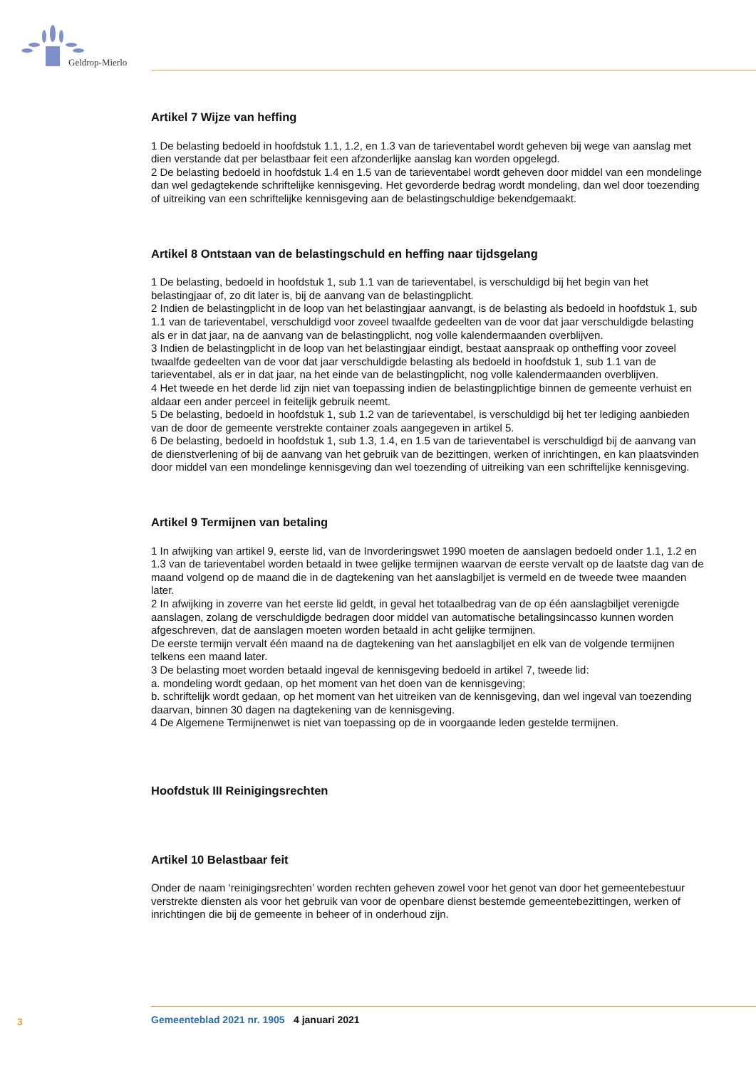Geldrop-Mierlo
Artikel 7 Wijze van heffing
1 De belasting bedoeld in hoofdstuk 1.1, 1.2, en 1.3 van de tarieventabel wordt geheven bij wege van aanslag met dien verstande dat per belastbaar feit een afzonderlijke aanslag kan worden opgelegd.
2 De belasting bedoeld in hoofdstuk 1.4 en 1.5 van de tarieventabel wordt geheven door middel van een mondelinge dan wel gedagtekende schriftelijke kennisgeving. Het gevorderde bedrag wordt mondeling, dan wel door toezending of uitreiking van een schriftelijke kennisgeving aan de belastingschuldige bekendgemaakt.
Artikel 8 Ontstaan van de belastingschuld en heffing naar tijdsgelang
1 De belasting, bedoeld in hoofdstuk 1, sub 1.1 van de tarieventabel, is verschuldigd bij het begin van het belastingjaar of, zo dit later is, bij de aanvang van de belastingplicht.
2 Indien de belastingplicht in de loop van het belastingjaar aanvangt, is de belasting als bedoeld in hoofdstuk 1, sub 1.1 van de tarieventabel, verschuldigd voor zoveel twaalfde gedeelten van de voor dat jaar verschuldigde belasting als er in dat jaar, na de aanvang van de belastingplicht, nog volle kalendermaanden overblijven.
3 Indien de belastingplicht in de loop van het belastingjaar eindigt, bestaat aanspraak op ontheffing voor zoveel twaalfde gedeelten van de voor dat jaar verschuldigde belasting als bedoeld in hoofdstuk 1, sub 1.1 van de tarieventabel, als er in dat jaar, na het einde van de belastingplicht, nog volle kalendermaanden overblijven.
4 Het tweede en het derde lid zijn niet van toepassing indien de belastingplichtige binnen de gemeente verhuist en aldaar een ander perceel in feitelijk gebruik neemt.
5 De belasting, bedoeld in hoofdstuk 1, sub 1.2 van de tarieventabel, is verschuldigd bij het ter lediging aanbieden van de door de gemeente verstrekte container zoals aangegeven in artikel 5.
6 De belasting, bedoeld in hoofdstuk 1, sub 1.3, 1.4, en 1.5 van de tarieventabel is verschuldigd bij de aanvang van de dienstverlening of bij de aanvang van het gebruik van de bezittingen, werken of inrichtingen, en kan plaatsvinden door middel van een mondelinge kennisgeving dan wel toezending of uitreiking van een schriftelijke kennisgeving.
Artikel 9 Termijnen van betaling
1 In afwijking van artikel 9, eerste lid, van de Invorderingswet 1990 moeten de aanslagen bedoeld onder 1.1, 1.2 en 1.3 van de tarieventabel worden betaald in twee gelijke termijnen waarvan de eerste vervalt op de laatste dag van de maand volgend op de maand die in de dagtekening van het aanslagbiljet is vermeld en de tweede twee maanden later.
2 In afwijking in zoverre van het eerste lid geldt, in geval het totaalbedrag van de op één aanslagbiljet verenigde aanslagen, zolang de verschuldigde bedragen door middel van automatische betalingsincasso kunnen worden afgeschreven, dat de aanslagen moeten worden betaald in acht gelijke termijnen.
De eerste termijn vervalt één maand na de dagtekening van het aanslagbiljet en elk van de volgende termijnen telkens een maand later.
3 De belasting moet worden betaald ingeval de kennisgeving bedoeld in artikel 7, tweede lid:
a. mondeling wordt gedaan, op het moment van het doen van de kennisgeving;
b. schriftelijk wordt gedaan, op het moment van het uitreiken van de kennisgeving, dan wel ingeval van toezending daarvan, binnen 30 dagen na dagtekening van de kennisgeving.
4 De Algemene Termijnenwet is niet van toepassing op de in voorgaande leden gestelde termijnen.
Hoofdstuk III Reinigingsrechten
Artikel 10 Belastbaar feit
Onder de naam ‘reinigingsrechten’ worden rechten geheven zowel voor het genot van door het gemeentebestuur verstrekte diensten als voor het gebruik van voor de openbare dienst bestemde gemeentebezittingen, werken of inrichtingen die bij de gemeente in beheer of in onderhoud zijn.
3 Gemeenteblad 2021 nr. 1905 4 januari 2021